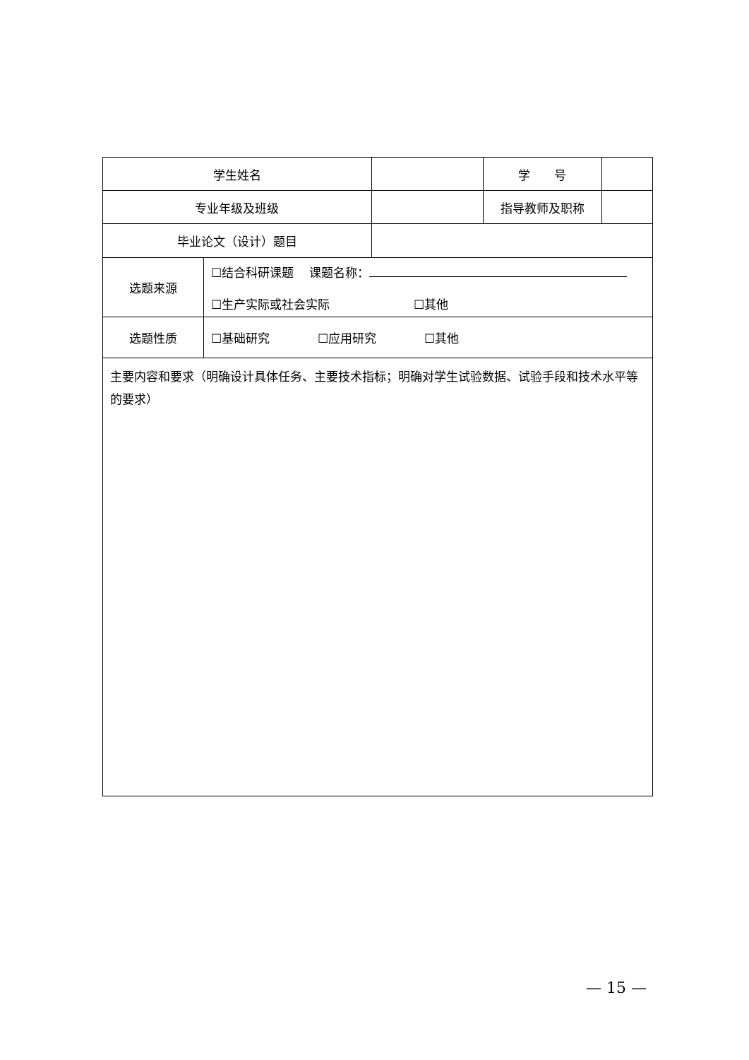| 学生姓名 | | | 学 号 | |
| 专业年级及班级 | | | 指导教师及职称 | |
| 毕业论文（设计）题目 | | | | |
| 选题来源 | ☐结合科研课题 课题名称： ☐生产实际或社会实际 ☐其他 | | | |
| 选题性质 | ☐基础研究 ☐应用研究 ☐其他 | | | |
| 主要内容和要求（明确设计具体任务、主要技术指标；明确对学生试验数据、试验手段和技术水平等的要求） | | | | |
— 15 —